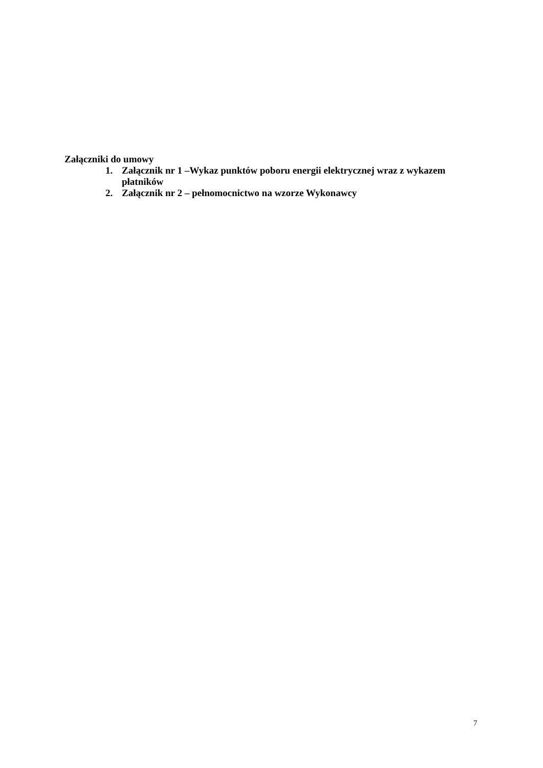Załączniki do umowy
1. Załącznik nr 1 –Wykaz punktów poboru energii elektrycznej wraz z wykazem płatników
2. Załącznik nr 2 – pełnomocnictwo na wzorze Wykonawcy
7